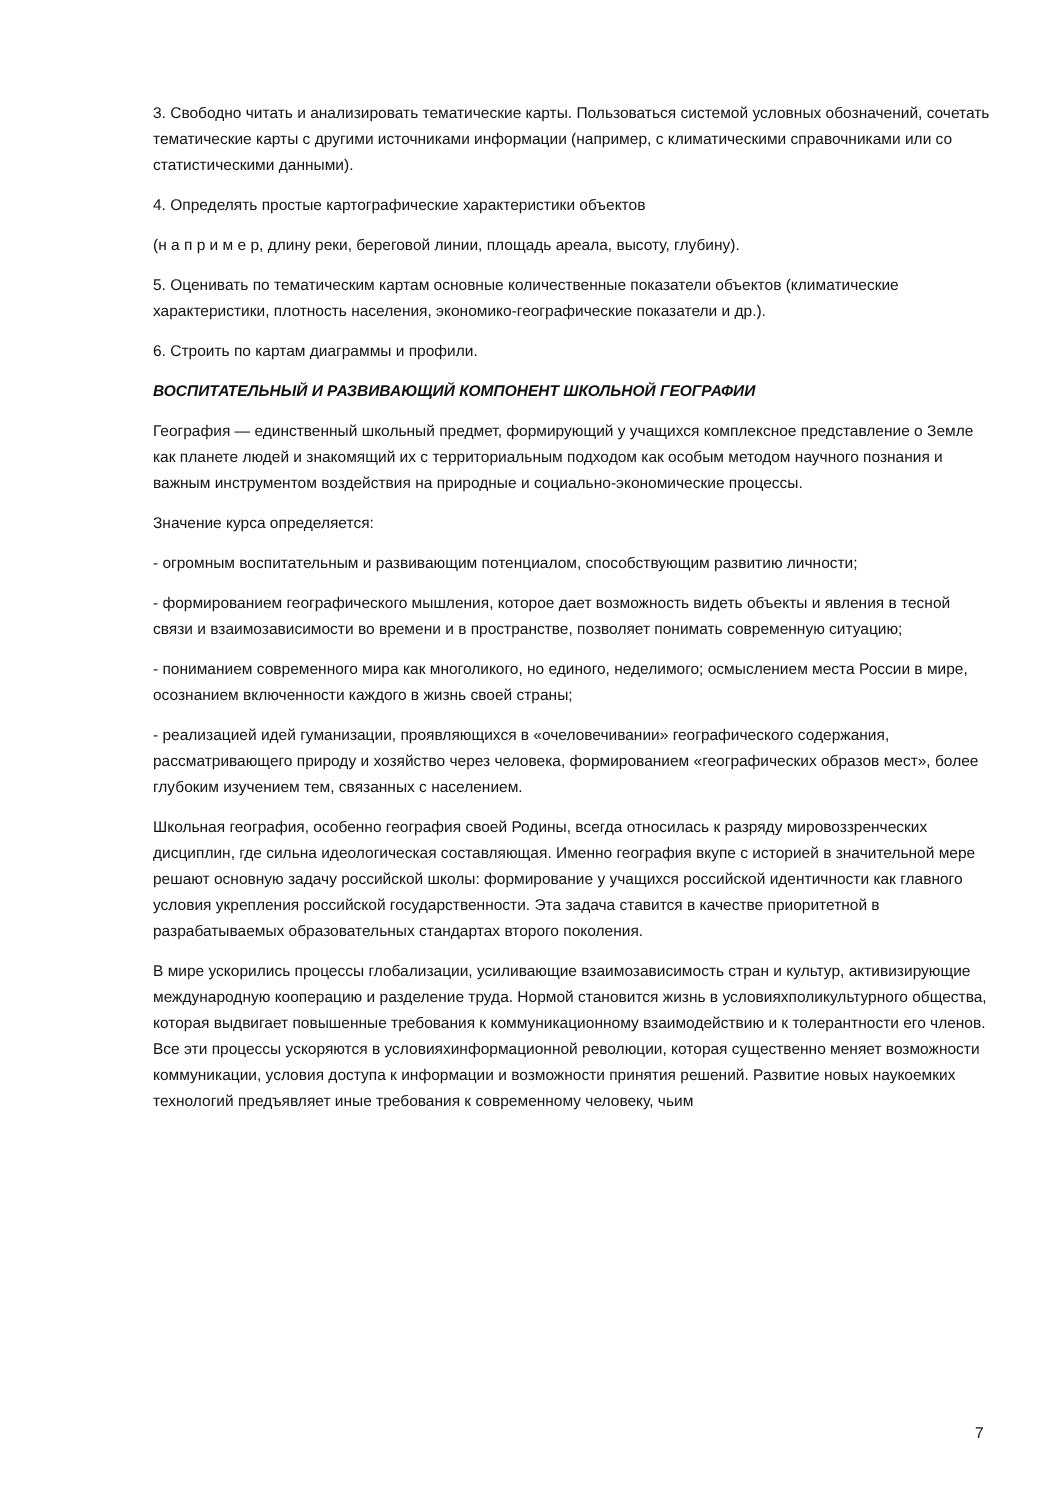3. Свободно читать и анализировать тематические карты. Пользоваться системой условных обозначений, сочетать тематические карты с другими источниками информации (например, с климатическими справочниками или со статистическими данными).
4. Определять простые картографические характеристики объектов
(н а п р и м е р, длину реки, береговой линии, площадь ареала, высоту, глубину).
5. Оценивать по тематическим картам основные количественные показатели объектов (климатические характеристики, плотность населения, экономико-географические показатели и др.).
6. Строить по картам диаграммы и профили.
ВОСПИТАТЕЛЬНЫЙ И РАЗВИВАЮЩИЙ КОМПОНЕНТ ШКОЛЬНОЙ ГЕОГРАФИИ
География — единственный школьный предмет, формирующий у учащихся комплексное представление о Земле как планете людей и знакомящий их с территориальным подходом как особым методом научного познания и важным инструментом воздействия на природные и социально-экономические процессы.
Значение курса определяется:
- огромным воспитательным и развивающим потенциалом, способствующим развитию личности;
- формированием географического мышления, которое дает возможность видеть объекты и явления в тесной связи и взаимозависимости во времени и в пространстве, позволяет понимать современную ситуацию;
- пониманием современного мира как многоликого, но единого, неделимого; осмыслением места России в мире, осознанием включенности каждого в жизнь своей страны;
- реализацией идей гуманизации, проявляющихся в «очеловечивании» географического содержания, рассматривающего природу и хозяйство через человека, формированием «географических образов мест», более глубоким изучением тем, связанных с населением.
Школьная география, особенно география своей Родины, всегда относилась к разряду мировоззренческих дисциплин, где сильна идеологическая составляющая. Именно география вкупе с историей в значительной мере решают основную задачу российской школы: формирование у учащихся российской идентичности как главного условия укрепления российской государственности. Эта задача ставится в качестве приоритетной в разрабатываемых образовательных стандартах второго поколения.
В мире ускорились процессы глобализации, усиливающие взаимозависимость стран и культур, активизирующие международную кооперацию и разделение труда. Нормой становится жизнь в условияхполикультурного общества, которая выдвигает повышенные требования к коммуникационному взаимодействию и к толерантности его членов. Все эти процессы ускоряются в условияхинформационной революции, которая существенно меняет возможности коммуникации, условия доступа к информации и возможности принятия решений. Развитие новых наукоемких технологий предъявляет иные требования к современному человеку, чьим
7